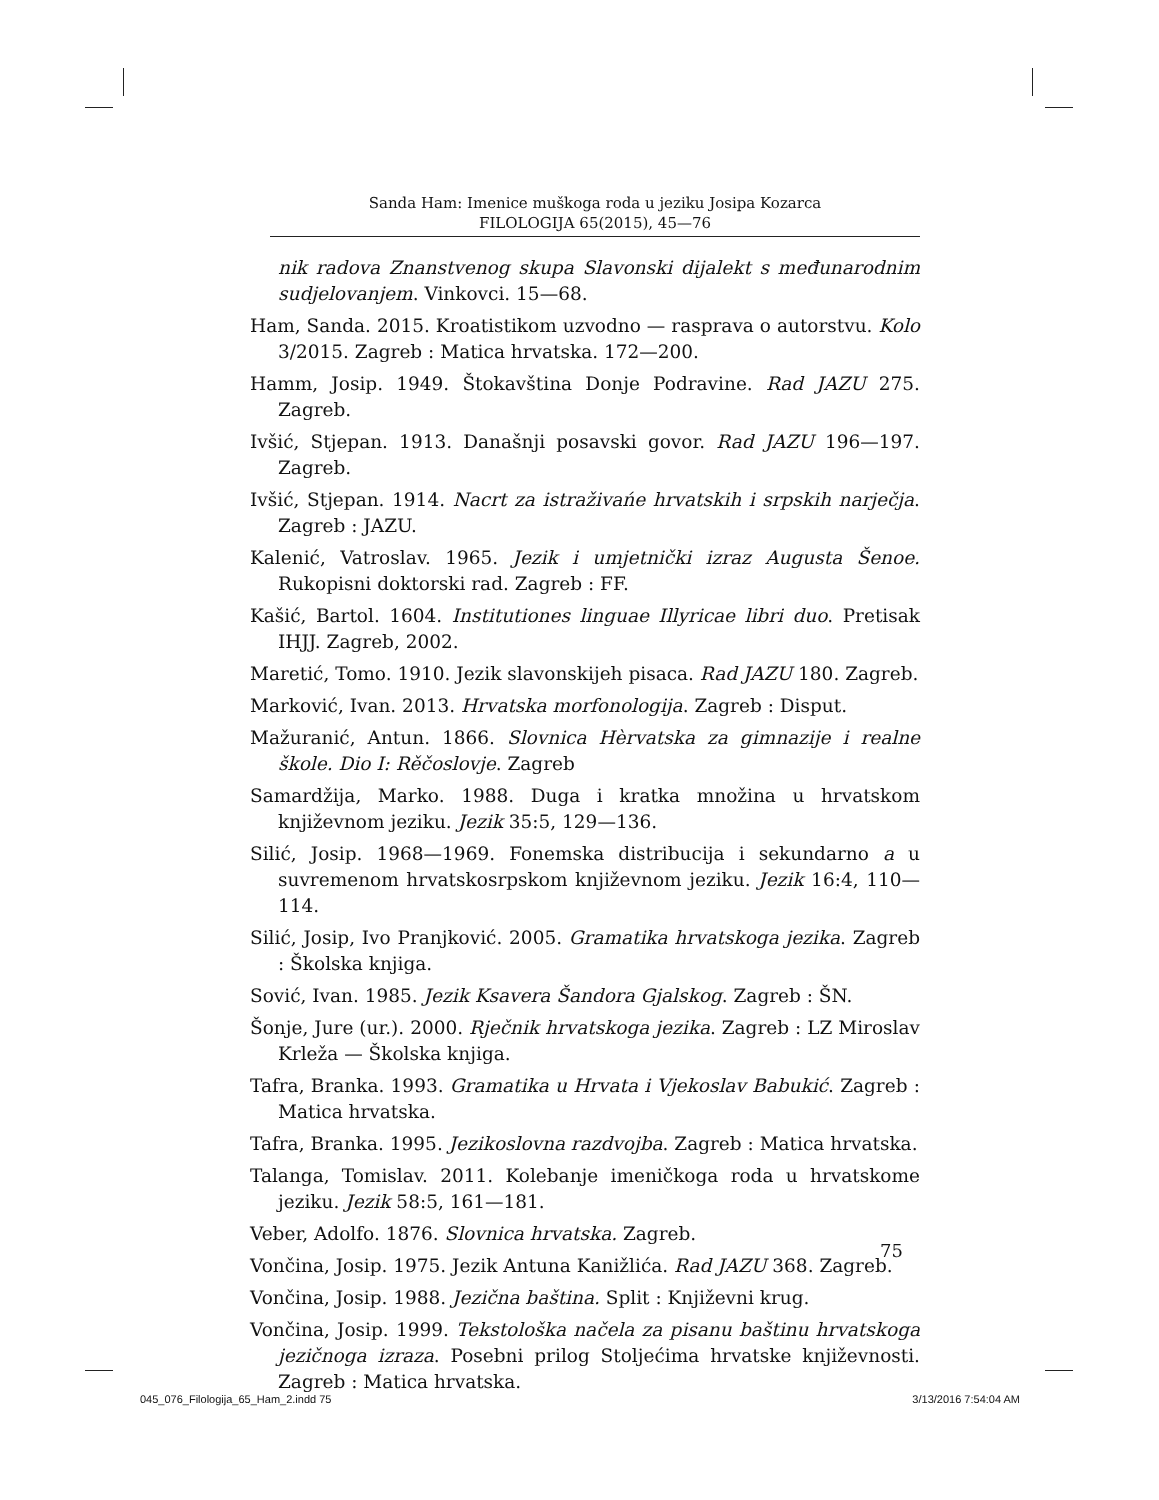Sanda Ham: Imenice muškoga roda u jeziku Josipa Kozarca
FILOLOGIJA 65(2015), 45—76
nik radova Znanstvenog skupa Slavonski dijalekt s međunarodnim sudjelovanjem. Vinkovci. 15—68.
Ham, Sanda. 2015. Kroatistikom uzvodno — rasprava o autorstvu. Kolo 3/2015. Zagreb : Matica hrvatska. 172—200.
Hamm, Josip. 1949. Štokavština Donje Podravine. Rad JAZU 275. Zagreb.
Ivšić, Stjepan. 1913. Današnji posavski govor. Rad JAZU 196—197. Zagreb.
Ivšić, Stjepan. 1914. Nacrt za istraživańe hrvatskih i srpskih narječja. Zagreb : JAZU.
Kalenić, Vatroslav. 1965. Jezik i umjetnički izraz Augusta Šenoe. Rukopisni doktorski rad. Zagreb : FF.
Kašić, Bartol. 1604. Institutiones linguae Illyricae libri duo. Pretisak IHJJ. Zagreb, 2002.
Maretić, Tomo. 1910. Jezik slavonskijeh pisaca. Rad JAZU 180. Zagreb.
Marković, Ivan. 2013. Hrvatska morfonologija. Zagreb : Disput.
Mažuranić, Antun. 1866. Slovnica Hèrvatska za gimnazije i realne škole. Dio I: Rěčoslovje. Zagreb
Samardžija, Marko. 1988. Duga i kratka množina u hrvatskom književnom jeziku. Jezik 35:5, 129—136.
Silić, Josip. 1968—1969. Fonemska distribucija i sekundarno a u suvremenom hrvatskosrpskom književnom jeziku. Jezik 16:4, 110—114.
Silić, Josip, Ivo Pranjković. 2005. Gramatika hrvatskoga jezika. Zagreb : Školska knjiga.
Sović, Ivan. 1985. Jezik Ksavera Šandora Gjalskog. Zagreb : ŠN.
Šonje, Jure (ur.). 2000. Rječnik hrvatskoga jezika. Zagreb : LZ Miroslav Krleža — Školska knjiga.
Tafra, Branka. 1993. Gramatika u Hrvata i Vjekoslav Babukić. Zagreb : Matica hrvatska.
Tafra, Branka. 1995. Jezikoslovna razdvojba. Zagreb : Matica hrvatska.
Talanga, Tomislav. 2011. Kolebanje imeničkoga roda u hrvatskome jeziku. Jezik 58:5, 161—181.
Veber, Adolfo. 1876. Slovnica hrvatska. Zagreb.
Vončina, Josip. 1975. Jezik Antuna Kanižlića. Rad JAZU 368. Zagreb.
Vončina, Josip. 1988. Jezična baština. Split : Književni krug.
Vončina, Josip. 1999. Tekstološka načela za pisanu baštinu hrvatskoga jezičnoga izraza. Posebni prilog Stoljećima hrvatske književnosti. Zagreb : Matica hrvatska.
75
045_076_Filologija_65_Ham_2.indd 75 3/13/2016 7:54:04 AM